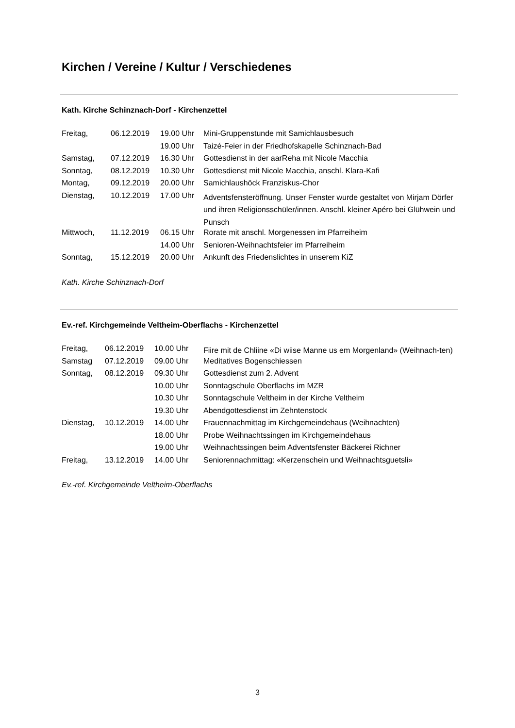Kirchen / Vereine / Kultur / Verschiedenes
Kath. Kirche Schinznach-Dorf - Kirchenzettel
| Freitag, | 06.12.2019 | 19.00 Uhr | Mini-Gruppenstunde mit Samichlausbesuch |
| | | 19.00 Uhr | Taizé-Feier in der Friedhofskapelle Schinznach-Bad |
| Samstag, | 07.12.2019 | 16.30 Uhr | Gottesdienst in der aarReha mit Nicole Macchia |
| Sonntag, | 08.12.2019 | 10.30 Uhr | Gottesdienst mit Nicole Macchia, anschl. Klara-Kafi |
| Montag, | 09.12.2019 | 20.00 Uhr | Samichlaushöck Franziskus-Chor |
| Dienstag, | 10.12.2019 | 17.00 Uhr | Adventsfensteröffnung. Unser Fenster wurde gestaltet von Mirjam Dörfer und ihren Religionsschüler/innen. Anschl. kleiner Apéro bei Glühwein und Punsch |
| Mittwoch, | 11.12.2019 | 06.15 Uhr | Rorate mit anschl. Morgenessen im Pfarreiheim |
| | | 14.00 Uhr | Senioren-Weihnachtsfeier im Pfarreiheim |
| Sonntag, | 15.12.2019 | 20.00 Uhr | Ankunft des Friedenslichtes in unserem KiZ |
Kath. Kirche Schinznach-Dorf
Ev.-ref. Kirchgemeinde Veltheim-Oberflachs - Kirchenzettel
| Freitag, | 06.12.2019 | 10.00 Uhr | Fiire mit de Chliine «Di wiise Manne us em Morgenland» (Weihnach-ten) |
| Samstag | 07.12.2019 | 09.00 Uhr | Meditatives Bogenschiessen |
| Sonntag, | 08.12.2019 | 09.30 Uhr | Gottesdienst zum 2. Advent |
| | | 10.00 Uhr | Sonntagschule Oberflachs im MZR |
| | | 10.30 Uhr | Sonntagschule Veltheim in der Kirche Veltheim |
| | | 19.30 Uhr | Abendgottesdienst im Zehntenstock |
| Dienstag, | 10.12.2019 | 14.00 Uhr | Frauennachmittag im Kirchgemeindehaus (Weihnachten) |
| | | 18.00 Uhr | Probe Weihnachtssingen im Kirchgemeindehaus |
| | | 19.00 Uhr | Weihnachtssingen beim Adventsfenster Bäckerei Richner |
| Freitag, | 13.12.2019 | 14.00 Uhr | Seniorennachmittag: «Kerzenschein und Weihnachtsguetsli» |
Ev.-ref. Kirchgemeinde Veltheim-Oberflachs
3